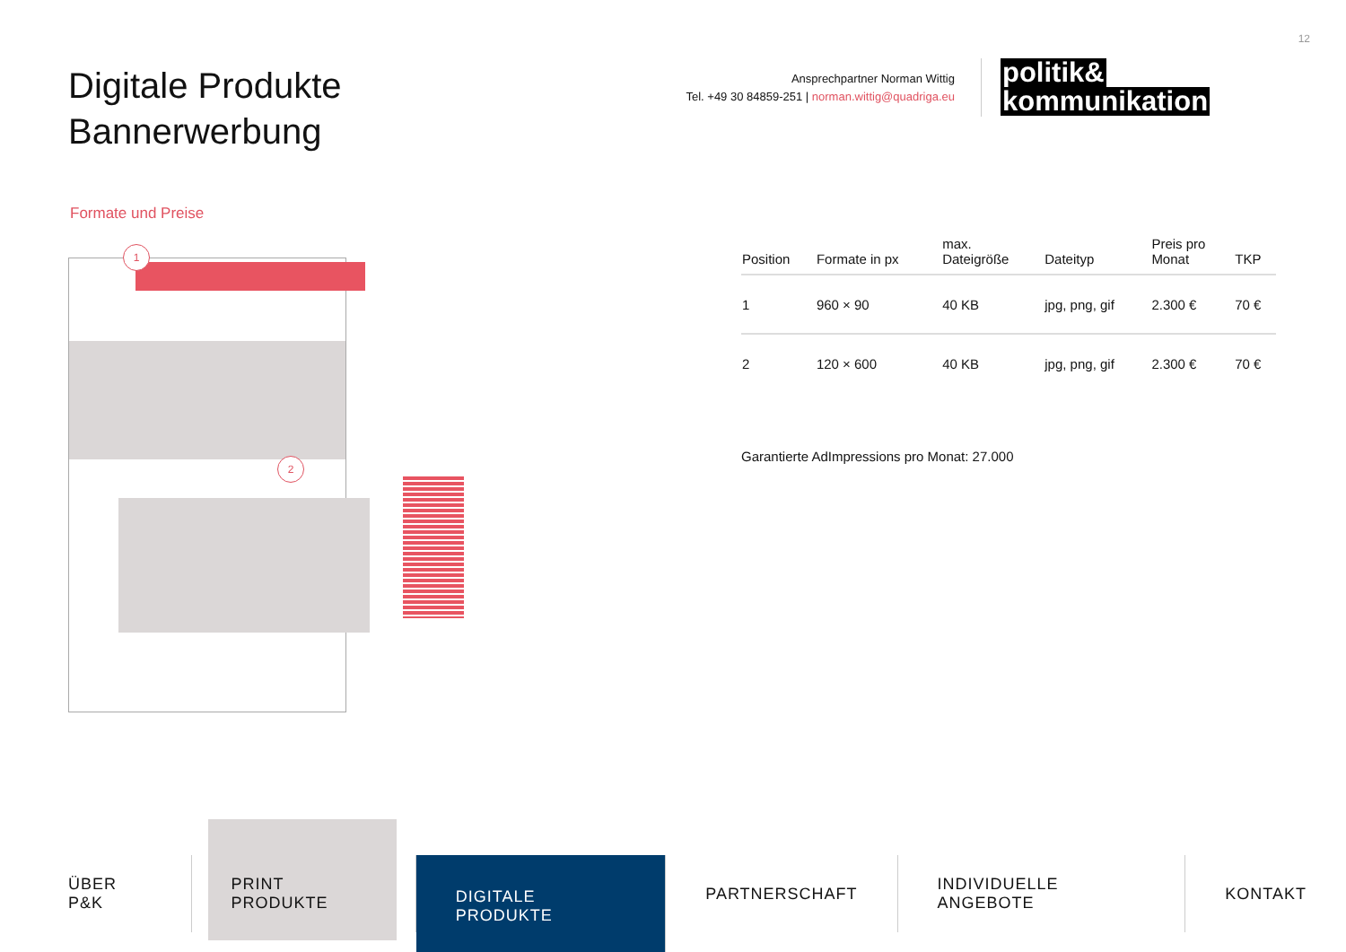12
Digitale Produkte
Bannerwerbung
Ansprechpartner Norman Wittig
Tel. +49 30 84859-251 | norman.wittig@quadriga.eu
politik&
kommunikation
Formate und Preise
1
2
| Position | Formate in px | max. Dateigröße | Dateityp | Preis pro Monat | TKP |
| --- | --- | --- | --- | --- | --- |
| 1 | 960 × 90 | 40 KB | jpg, png, gif | 2.300 € | 70 € |
| 2 | 120 × 600 | 40 KB | jpg, png, gif | 2.300 € | 70 € |
Garantierte AdImpressions pro Monat: 27.000
ÜBER P&K PRINT PRODUKTE
DIGITALE PRODUKTE
PARTNERSCHAFT INDIVIDUELLE ANGEBOTE KONTAKT